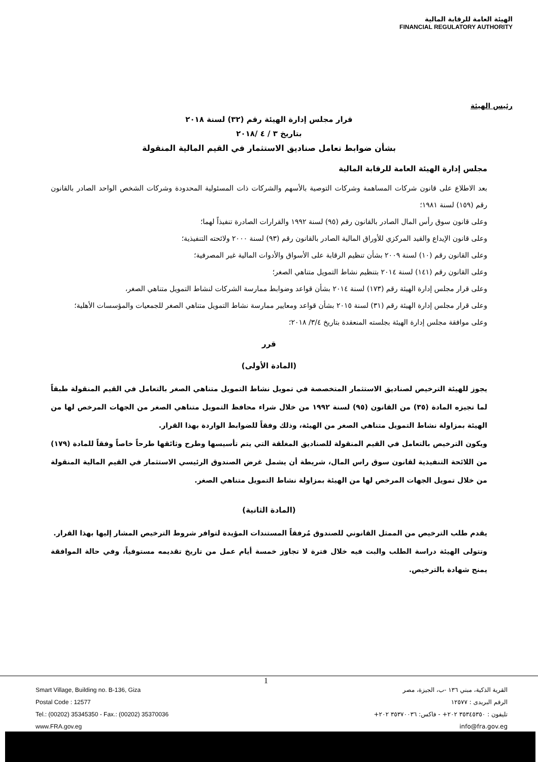الهيئة العامة للرقابة المالية
FINANCIAL REGULATORY AUTHORITY
رئيس الهيئة
قرار مجلس إدارة الهيئة رقم (٣٢) لسنة ٢٠١٨
بتاريخ ٣ / ٤ /٢٠١٨
بشأن ضوابط تعامل صناديق الاستثمار في القيم المالية المنقولة
مجلس إدارة الهيئة العامة للرقابة المالية
بعد الاطلاع على قانون شركات المساهمة وشركات التوصية بالأسهم والشركات ذات المسئولية المحدودة وشركات الشخص الواحد الصادر بالقانون رقم (١٥٩) لسنة ١٩٨١؛
وعلى قانون سوق رأس المال الصادر بالقانون رقم (٩٥) لسنة ١٩٩٢ والقرارات الصادرة تنفيذاً لهما؛
وعلى قانون الإيداع والقيد المركزي للأوراق المالية الصادر بالقانون رقم (٩٣) لسنة ٢٠٠٠ ولائحته التنفيذية؛
وعلى القانون رقم (١٠) لسنة ٢٠٠٩ بشأن تنظيم الرقابة على الأسواق والأدوات المالية غير المصرفية؛
وعلى القانون رقم (١٤١) لسنة ٢٠١٤ بتنظيم نشاط التمويل متناهي الصغر؛
وعلى قرار مجلس إدارة الهيئة رقم (١٧٣) لسنة ٢٠١٤ بشأن قواعد وضوابط ممارسة الشركات لنشاط التمويل متناهي الصغر،
وعلى قرار مجلس إدارة الهيئة رقم (٣١) لسنة ٢٠١٥ بشأن قواعد ومعايير ممارسة نشاط التمويل متناهي الصغر للجمعيات والمؤسسات الأهلية؛
وعلى موافقة مجلس إدارة الهيئة بجلسته المنعقدة بتاريخ ٣/٤/ ٢٠١٨؛
قرر
(المادة الأولى)
يجوز للهيئة الترخيص لصناديق الاستثمار المتخصصة في تمويل نشاط التمويل متناهي الصغر بالتعامل في القيم المنقولة طبقاً لما تجيزه المادة (٣٥) من القانون (٩٥) لسنة ١٩٩٢ من خلال شراء محافظ التمويل متناهي الصغر من الجهات المرخص لها من الهيئة بمزاولة نشاط التمويل متناهي الصغر من الهيئة، وذلك وفقاً للضوابط الواردة بهذا القرار.
ويكون الترخيص بالتعامل في القيم المنقولة للصناديق المغلقة التي يتم تأسيسها وطرح وثائقها طرحاً خاصاً وفقاً للمادة (١٧٩) من اللائحة التنفيذية لقانون سوق راس المال، شريطة أن يشمل غرض الصندوق الرئيسي الاستثمار في القيم المالية المنقولة من خلال تمويل الجهات المرخص لها من الهيئة بمزاولة نشاط التمويل متناهي الصغر.
(المادة الثانية)
يقدم طلب الترخيص من الممثل القانوني للصندوق مُرفقاً المستندات المؤيدة لتوافر شروط الترخيص المشار إليها بهذا القرار.
وتتولى الهيئة دراسة الطلب والبت فيه خلال فترة لا تجاوز خمسة أيام عمل من تاريخ تقديمه مستوفياً، وفي حالة الموافقة يمنح شهادة بالترخيص.
1
Smart Village, Building no. B-136, Giza
Postal Code : 12577
Tel.: (00202) 35345350 - Fax.: (00202) 35370036
www.FRA.gov.eg
القرية الذكية، مبني ١٣٦ -ب، الجيزة، مصر
الرقم البريدى : ١٢٥٧٧
تليفون : ٣٥٣٤٥٣٥٠ ٢٠٢+ - فاكس: ٣٥٣٧٠٠٣٦ ٢٠٢+
info@fra.gov.eg